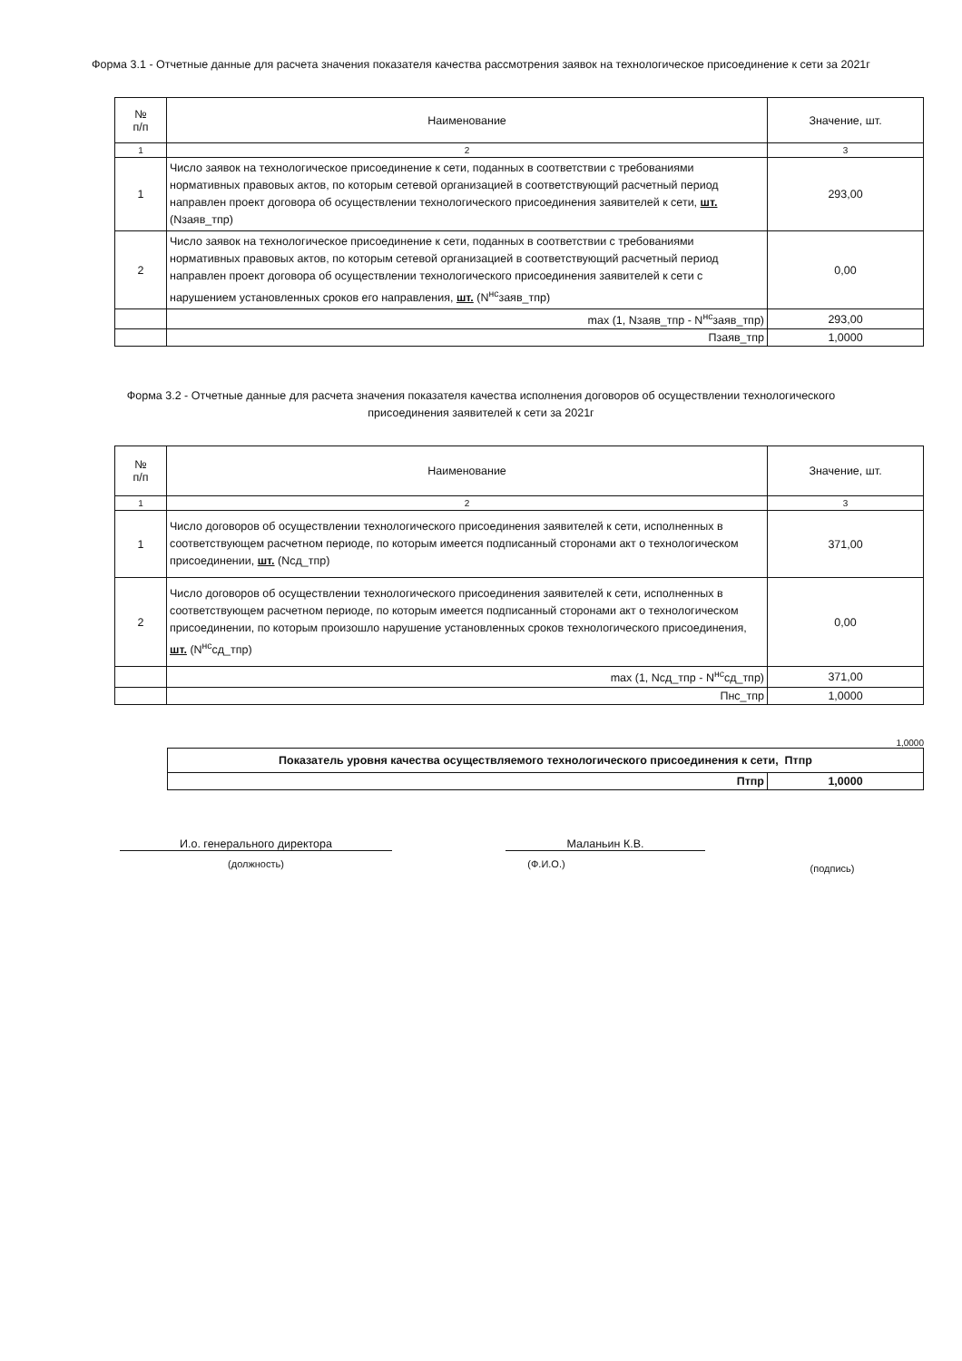Форма 3.1 - Отчетные данные для расчета значения показателя качества рассмотрения заявок на технологическое присоединение к сети за 2021г
| № п/п | Наименование | Значение, шт. |
| --- | --- | --- |
| 1 | 2 | 3 |
| 1 | Число заявок на технологическое присоединение к сети, поданных в соответствии с требованиями нормативных правовых актов, по которым сетевой организацией в соответствующий расчетный период направлен проект договора об осуществлении технологического присоединения заявителей к сети, шт. (Nзаяв_тпр) | 293,00 |
| 2 | Число заявок на технологическое присоединение к сети, поданных в соответствии с требованиями нормативных правовых актов, по которым сетевой организацией в соответствующий расчетный период направлен проект договора об осуществлении технологического присоединения заявителей к сети с нарушением установленных сроков его направления, шт. (N<sup>нс</sup>заяв_тпр) | 0,00 |
| | max (1, Nзаяв_тпр - N<sup>нс</sup>заяв_тпр) | 293,00 |
| | Пзаяв_тпр | 1,0000 |
Форма 3.2 - Отчетные данные для расчета значения показателя качества исполнения договоров об осуществлении технологического присоединения заявителей к сети за 2021г
| № п/п | Наименование | Значение, шт. |
| --- | --- | --- |
| 1 | 2 | 3 |
| 1 | Число договоров об осуществлении технологического присоединения заявителей к сети, исполненных в соответствующем расчетном периоде, по которым имеется подписанный сторонами акт о технологическом присоединении, шт. (Nсд_тпр) | 371,00 |
| 2 | Число договоров об осуществлении технологического присоединения заявителей к сети, исполненных в соответствующем расчетном периоде, по которым имеется подписанный сторонами акт о технологическом присоединении, по которым произошло нарушение установленных сроков технологического присоединения, шт. (N<sup>нс</sup>сд_тпр) | 0,00 |
| | max (1, Nсд_тпр - N<sup>нс</sup>сд_тпр) | 371,00 |
| | Пнс_тпр | 1,0000 |
1,0000
| Показатель уровня качества осуществляемого технологического присоединения к сети, Птпр | |
| Птпр | 1,0000 |
И.о. генерального директора
(должность)
Маланьин К.В.
(Ф.И.О.)
(подпись)